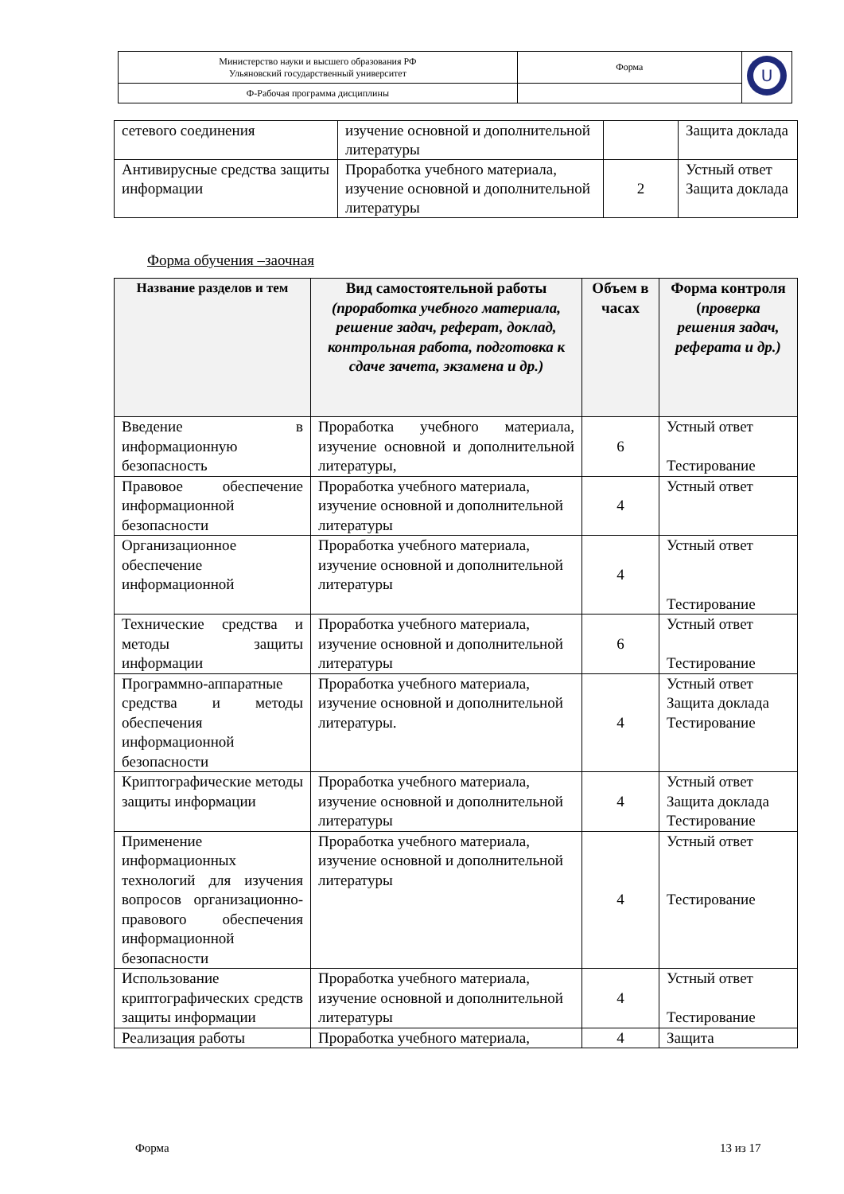| Министерство науки и высшего образования РФ Ульяновский государственный университет | Форма | U |
| Ф-Рабочая программа дисциплины | | |
| сетевого соединения | изучение основной и дополнительной литературы | | Защита доклада |
| Антивирусные средства защиты информации | Проработка учебного материала, изучение основной и дополнительной литературы | 2 | Устный ответ Защита доклада |
Форма обучения –заочная
| Название разделов и тем | Вид самостоятельной работы (проработка учебного материала, решение задач, реферат, доклад, контрольная работа, подготовка к сдаче зачета, экзамена и др.) | Объем в часах | Форма контроля ( проверка решения задач, реферата и др.) |
| --- | --- | --- | --- |
| Введение в информационную безопасность | Проработка учебного материала, изучение основной и дополнительной литературы, | 6 | Устный ответ Тестирование |
| Правовое обеспечение информационной безопасности | Проработка учебного материала, изучение основной и дополнительной литературы | 4 | Устный ответ |
| Организационное обеспечение информационной | Проработка учебного материала, изучение основной и дополнительной литературы | 4 | Устный ответ Тестирование |
| Технические средства и методы защиты информации | Проработка учебного материала, изучение основной и дополнительной литературы | 6 | Устный ответ Тестирование |
| Программно-аппаратные средства и методы обеспечения информационной безопасности | Проработка учебного материала, изучение основной и дополнительной литературы. | 4 | Устный ответ Защита доклада Тестирование |
| Криптографические методы защиты информации | Проработка учебного материала, изучение основной и дополнительной литературы | 4 | Устный ответ Защита доклада Тестирование |
| Применение информационных технологий для изучения вопросов организационно-правового обеспечения информационной безопасности | Проработка учебного материала, изучение основной и дополнительной литературы | 4 | Устный ответ Тестирование |
| Использование криптографических средств защиты информации | Проработка учебного материала, изучение основной и дополнительной литературы | 4 | Устный ответ Тестирование |
| Реализация работы | Проработка учебного материала, | 4 | Защита |
Форма 13 из 17